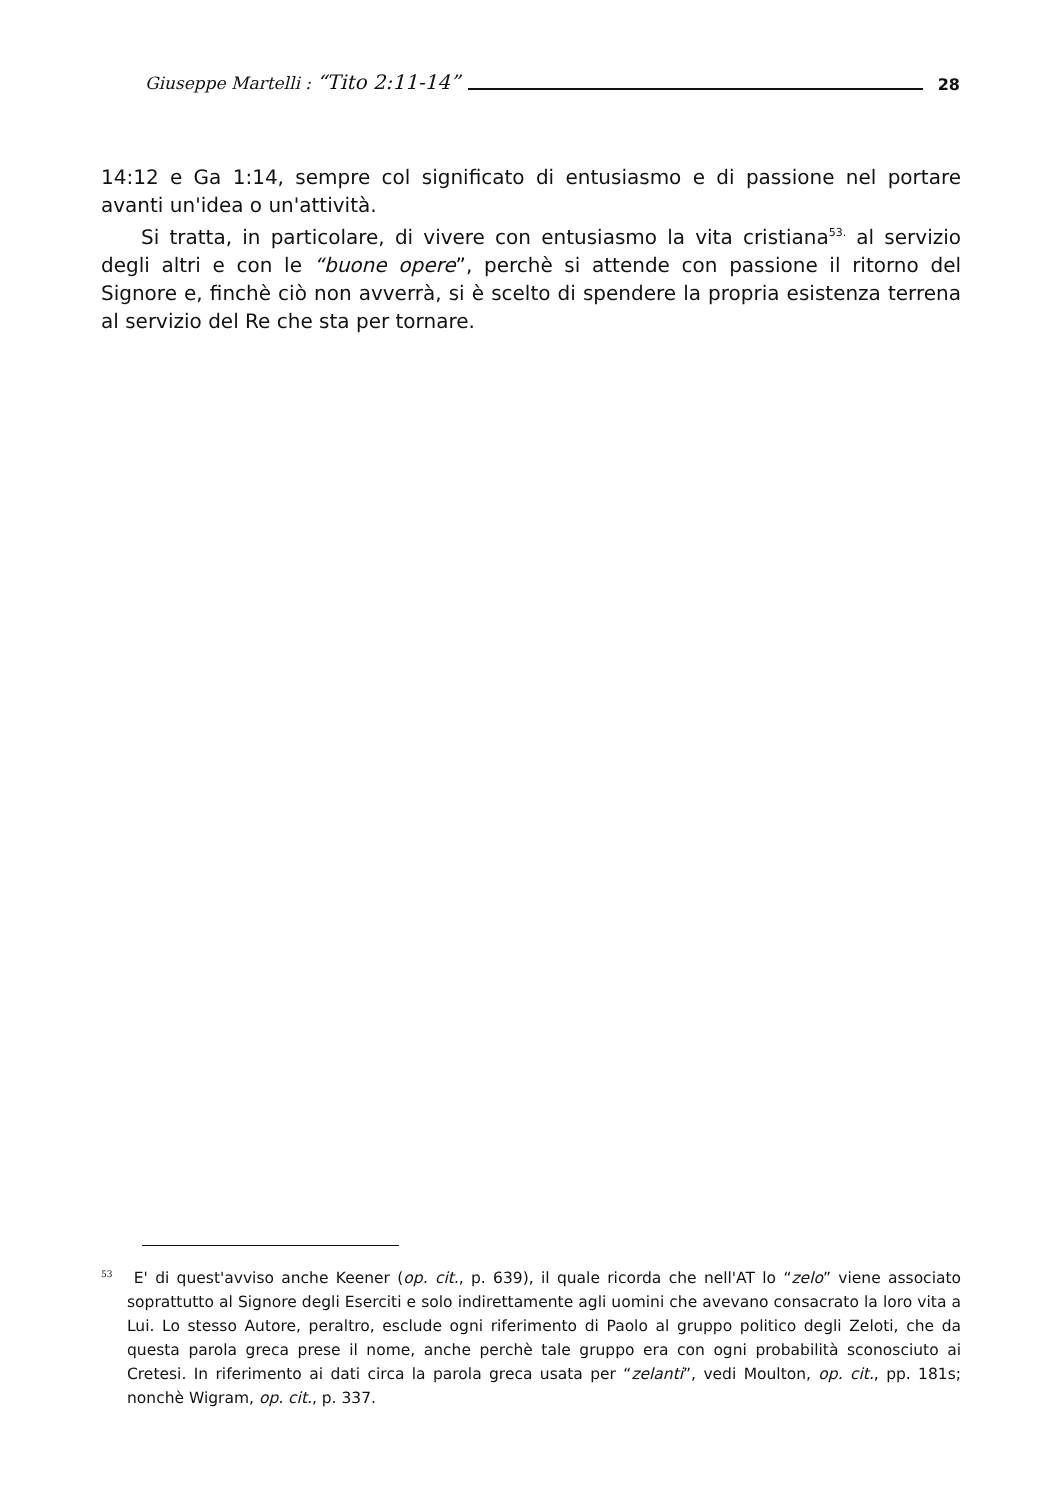Giuseppe Martelli : “Tito 2:11-14” 28
14:12 e Ga 1:14, sempre col significato di entusiasmo e di passione nel portare avanti un'idea o un'attività.
Si tratta, in particolare, di vivere con entusiasmo la vita cristiana<sup>53.</sup> al servizio degli altri e con le “buone opere”, perchè si attende con passione il ritorno del Signore e, finchè ciò non avverrà, si è scelto di spendere la propria esistenza terrena al servizio del Re che sta per tornare.
<sup>53</sup> E' di quest'avviso anche Keener (op. cit., p. 639), il quale ricorda che nell'AT lo “zelo” viene associato soprattutto al Signore degli Eserciti e solo indirettamente agli uomini che avevano consacrato la loro vita a Lui. Lo stesso Autore, peraltro, esclude ogni riferimento di Paolo al gruppo politico degli Zeloti, che da questa parola greca prese il nome, anche perchè tale gruppo era con ogni probabilità sconosciuto ai Cretesi. In riferimento ai dati circa la parola greca usata per “zelanti”, vedi Moulton, op. cit., pp. 181s; nonchè Wigram, op. cit., p. 337.